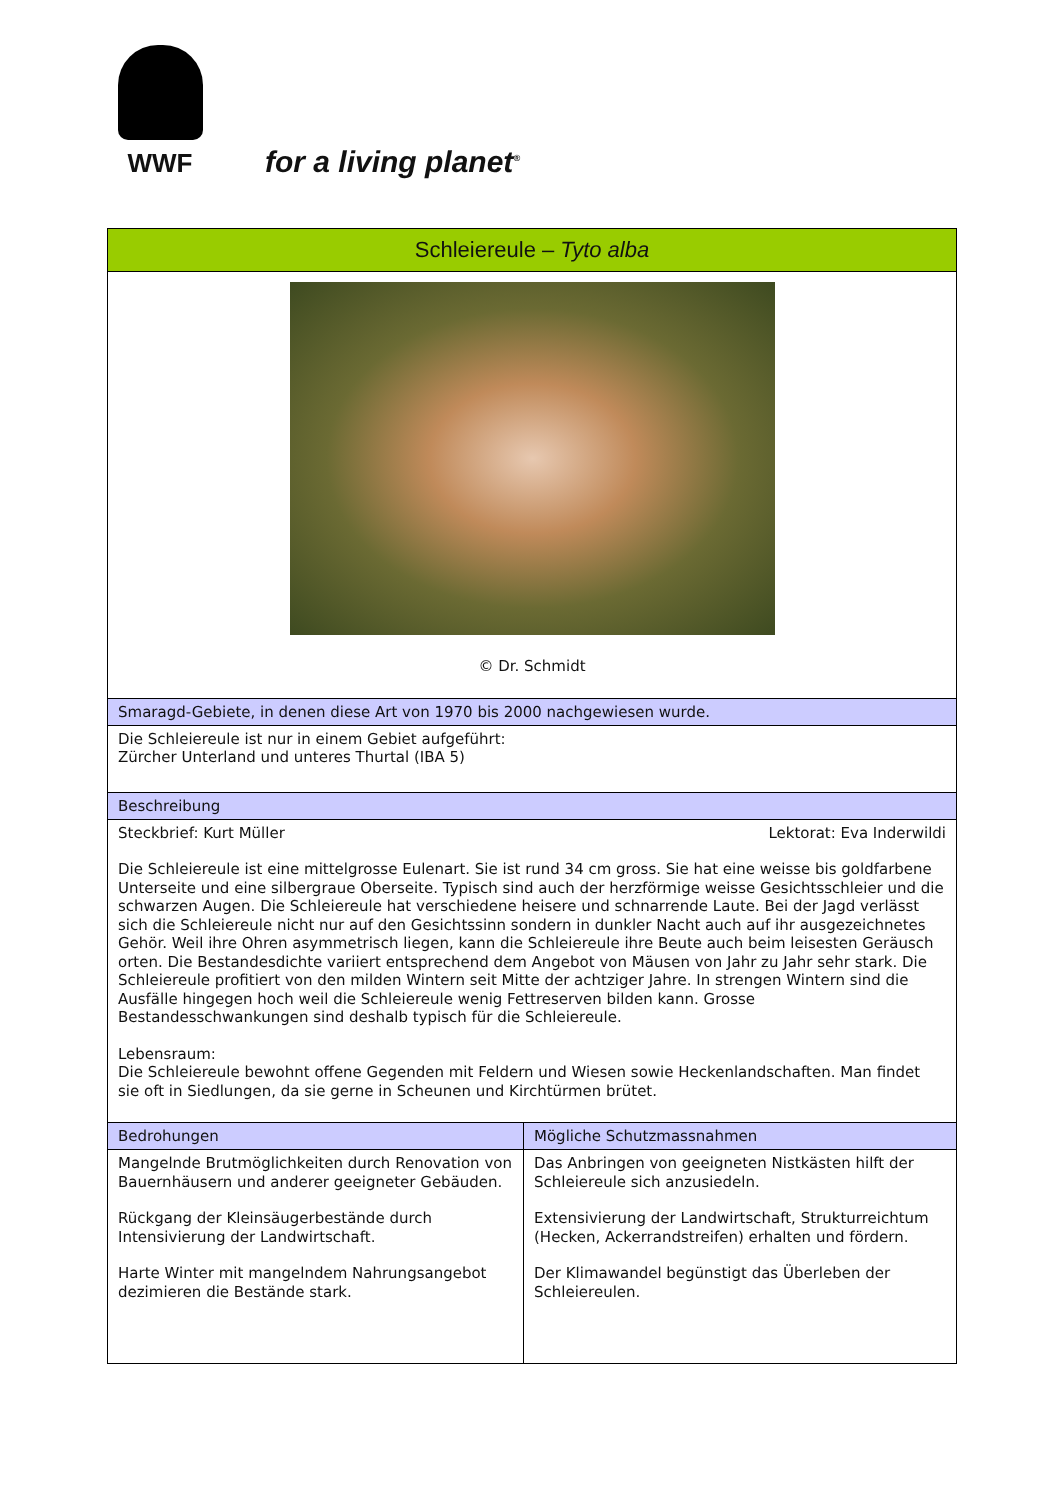WWF
for a living planet<sup>®</sup>
| Schleiereule – Tyto alba | |
| --- | --- |
| © Dr. Schmidt | |
| Smaragd-Gebiete, in denen diese Art von 1970 bis 2000 nachgewiesen wurde. | |
| Die Schleiereule ist nur in einem Gebiet aufgeführt: Zürcher Unterland und unteres Thurtal (IBA 5) | |
| Beschreibung | |
| Steckbrief: Kurt Müller Lektorat: Eva Inderwildi Die Schleiereule ist eine mittelgrosse Eulenart. Sie ist rund 34 cm gross. Sie hat eine weisse bis goldfarbene Unterseite und eine silbergraue Oberseite. Typisch sind auch der herzförmige weisse Gesichtsschleier und die schwarzen Augen. Die Schleiereule hat verschiedene heisere und schnarrende Laute. Bei der Jagd verlässt sich die Schleiereule nicht nur auf den Gesichtssinn sondern in dunkler Nacht auch auf ihr ausgezeichnetes Gehör. Weil ihre Ohren asymmetrisch liegen, kann die Schleiereule ihre Beute auch beim leisesten Geräusch orten. Die Bestandesdichte variiert entsprechend dem Angebot von Mäusen von Jahr zu Jahr sehr stark. Die Schleiereule profitiert von den milden Wintern seit Mitte der achtziger Jahre. In strengen Wintern sind die Ausfälle hingegen hoch weil die Schleiereule wenig Fettreserven bilden kann. Grosse Bestandesschwankungen sind deshalb typisch für die Schleiereule. Lebensraum: Die Schleiereule bewohnt offene Gegenden mit Feldern und Wiesen sowie Heckenlandschaften. Man findet sie oft in Siedlungen, da sie gerne in Scheunen und Kirchtürmen brütet. | |
| Bedrohungen | Mögliche Schutzmassnahmen |
| Mangelnde Brutmöglichkeiten durch Renovation von Bauernhäusern und anderer geeigneter Gebäuden. Rückgang der Kleinsäugerbestände durch Intensivierung der Landwirtschaft. Harte Winter mit mangelndem Nahrungsangebot dezimieren die Bestände stark. | Das Anbringen von geeigneten Nistkästen hilft der Schleiereule sich anzusiedeln. Extensivierung der Landwirtschaft, Strukturreichtum (Hecken, Ackerrandstreifen) erhalten und fördern. Der Klimawandel begünstigt das Überleben der Schleiereulen. |